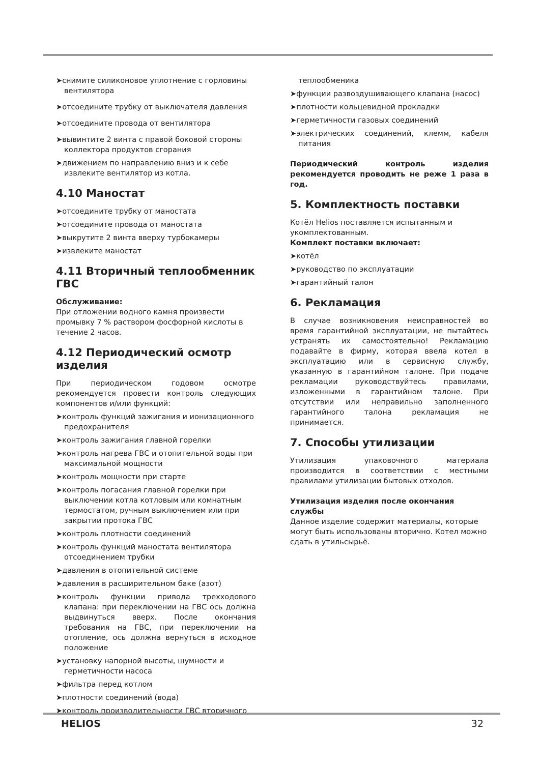➤снимите силиконовое уплотнение с горловины вентилятора
➤отсоедините трубку от выключателя давления
➤отсоедините провода от вентилятора
➤вывинтите 2 винта с правой боковой стороны коллектора продуктов сгорания
➤движением по направлению вниз и к себе извлеките вентилятор из котла.
4.10 Маностат
➤отсоедините трубку от маностата
➤отсоедините провода от маностата
➤выкрутите 2 винта вверху турбокамеры
➤извлеките маностат
4.11 Вторичный теплообменник ГВС
Обслуживание:
При отложении водного камня произвести промывку 7 % раствором фосфорной кислоты в течение 2 часов.
4.12 Периодический осмотр изделия
При периодическом годовом осмотре рекомендуется провести контроль следующих компонентов и/или функций:
➤контроль функций зажигания и ионизационного предохранителя
➤контроль зажигания главной горелки
➤контроль нагрева ГВС и отопительной воды при максимальной мощности
➤контроль мощности при старте
➤контроль погасания главной горелки при выключении котла котловым или комнатным термостатом, ручным выключением или при закрытии протока ГВС
➤контроль плотности соединений
➤контроль функций маностата вентилятора отсоединением трубки
➤давления в отопительной системе
➤давления в расширительном баке (азот)
➤контроль функции привода трехходового клапана: при переключении на ГВС ось должна выдвинуться вверх. После окончания требования на ГВС, при переключении на отопление, ось должна вернуться в исходное положение
➤установку напорной высоты, шумности и герметичности насоса
➤фильтра перед котлом
➤плотности соединений (вода)
➤контроль производительности ГВС вторичного
теплообменика
➤функции развоздушивающего клапана (насос)
➤плотности кольцевидной прокладки
➤герметичности газовых соединений
➤электрических соединений, клемм, кабеля питания
Периодический контроль изделия рекомендуется проводить не реже 1 раза в год.
5. Комплектность поставки
Котёл Helios поставляется испытанным и укомплектованным.
Комплект поставки включает:
➤котёл
➤руководство по эксплуатации
➤гарантийный талон
6. Рекламация
В случае возникновения неисправностей во время гарантийной эксплуатации, не пытайтесь устранять их самостоятельно! Рекламацию подавайте в фирму, которая ввела котел в эксплуатацию или в сервисную службу, указанную в гарантийном талоне. При подаче рекламации руководствуйтесь правилами, изложенными в гарантийном талоне. При отсутствии или неправильно заполненного гарантийного талона рекламация не принимается.
7. Способы утилизации
Утилизация упаковочного материала производится в соответствии с местными правилами утилизации бытовых отходов.
Утилизация изделия после окончания службы
Данное изделие содержит материалы, которые могут быть использованы вторично. Котел можно сдать в утильсырьё.
HELIOS 32